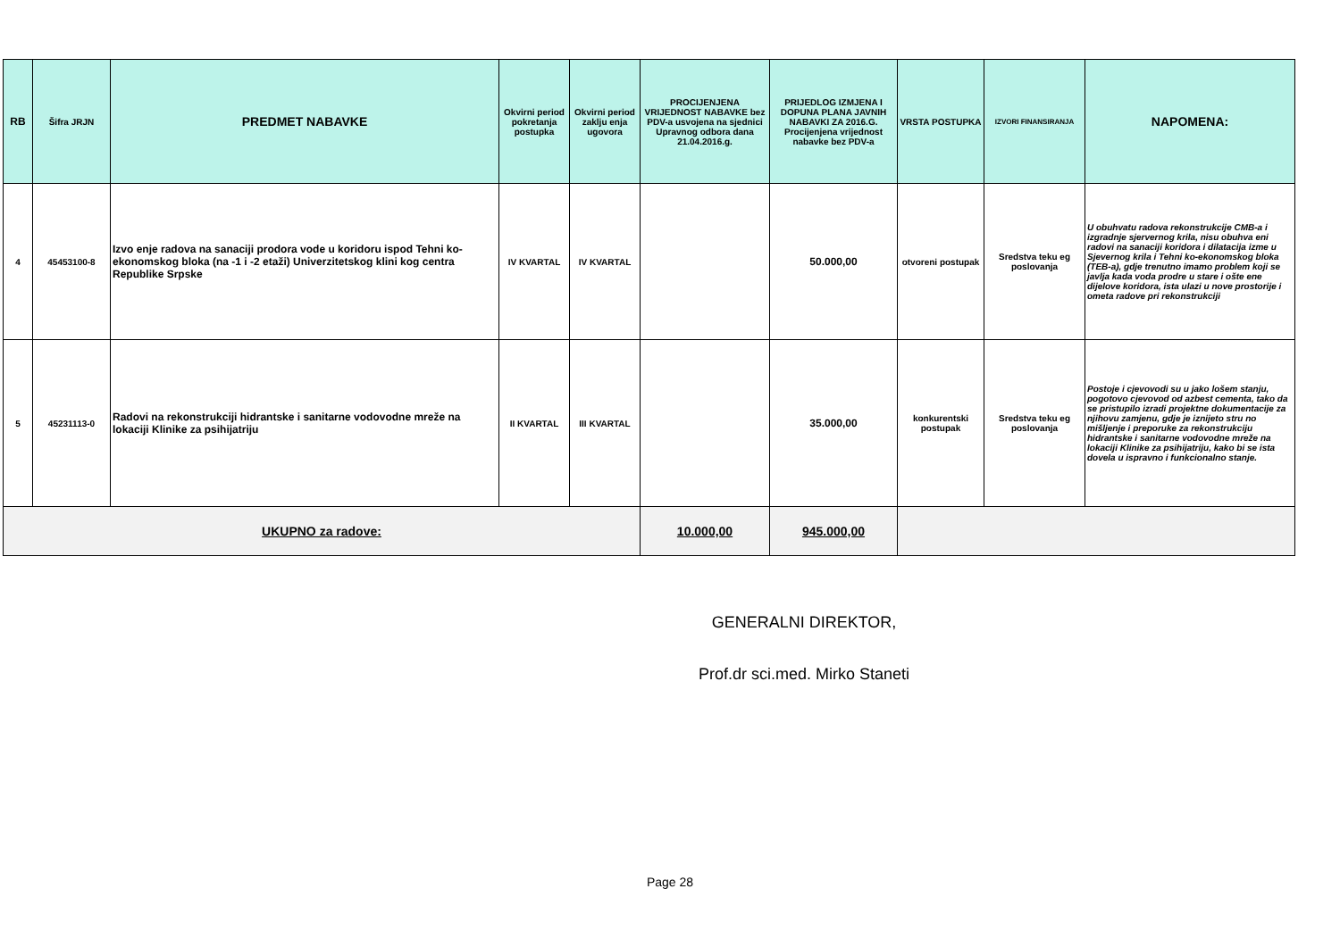| RB | Šifra JRJN | PREDMET NABAVKE | Okvirni period pokretanja postupka | Okvirni period zaklju enja ugovora | PROCIJENJENA VRIJEDNOST NABAVKE bez PDV-a usvojena na sjednici Upravnog odbora dana 21.04.2016.g. | PRIJEDLOG IZMJENA I DOPUNA PLANA JAVNIH NABAVKI ZA 2016.G. Procijenjena vrijednost nabavke bez PDV-a | VRSTA POSTUPKA | IZVORI FINANSIRANJA | NAPOMENA: |
| --- | --- | --- | --- | --- | --- | --- | --- | --- | --- |
| 4 | 45453100-8 | Izvo enje radova na sanaciji prodora vode u koridoru ispod Tehni ko-ekonomskog bloka (na -1 i -2 etaži) Univerzitetskog klini kog centra Republike Srpske | IV KVARTAL | IV KVARTAL | | 50.000,00 | otvoreni postupak | Sredstva teku eg poslovanja | U obuhvatu radova rekonstrukcije CMB-a i izgradnje sjervernog krila, nisu obuhva eni radovi na sanaciji koridora i dilatacija izme u Sjevernog krila i Tehni ko-ekonomskog bloka (TEB-a), gdje trenutno imamo problem koji se javlja kada voda prodre u stare i ošte ene dijelove koridora, ista ulazi u nove prostorije i ometa radove pri rekonstrukciji |
| 5 | 45231113-0 | Radovi na rekonstrukciji hidrantske i sanitarne vodovodne mreže na lokaciji Klinike za psihijatriju | II KVARTAL | III KVARTAL | | 35.000,00 | konkurentski postupak | Sredstva teku eg poslovanja | Postoje i cjevovodi su u jako lošem stanju, pogotovo cjevovod od azbest cementa, tako da se pristupilo izradi projektne dokumentacije za njihovu zamjenu, gdje je iznijeto stru no mišljenje i preporuke za rekonstrukciju hidrantske i sanitarne vodovodne mreže na lokaciji Klinike za psihijatriju, kako bi se ista dovela u ispravno i funkcionalno stanje. |
| UKUPNO za radove: | | | | | 10.000,00 | 945.000,00 | | | |
GENERALNI DIREKTOR,
Prof.dr sci.med. Mirko Staneti
Page 28